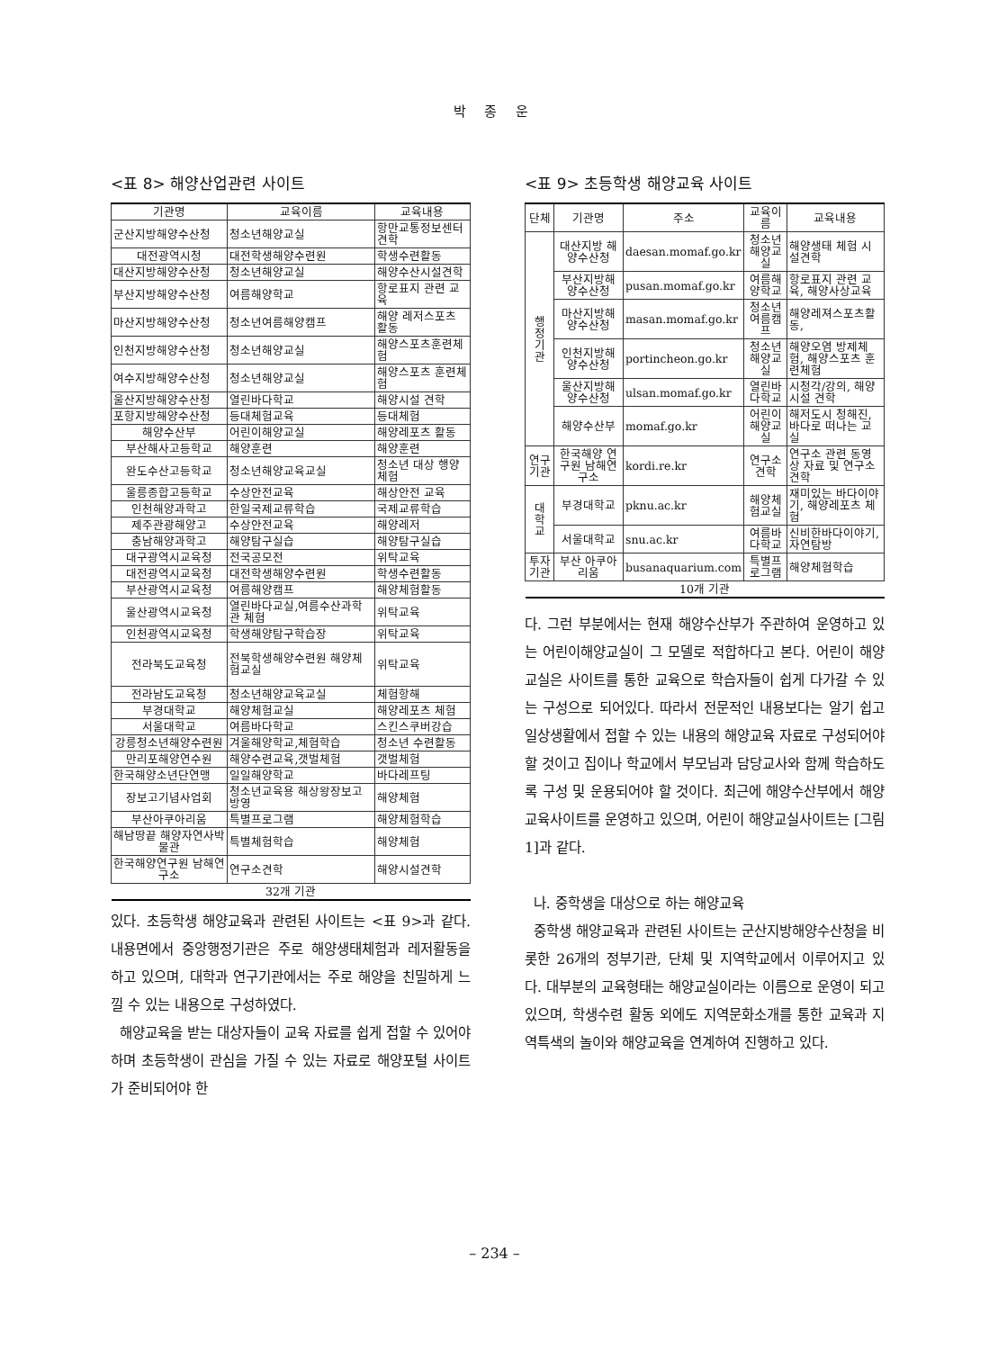박 종 운
<표 8> 해양산업관련 사이트
| 기관명 | 교육이름 | 교육내용 |
| --- | --- | --- |
| 군산지방해양수산청 | 청소년해양교실 | 항만교통정보센터견학 |
| 대전광역시청 | 대전학생해양수련원 | 학생수련활동 |
| 대산지방해양수산청 | 청소년해양교실 | 해양수산시설견학 |
| 부산지방해양수산청 | 여름해양학교 | 항로표지 관련 교육 |
| 마산지방해양수산청 | 청소년여름해양캠프 | 해양 레저스포츠 활동 |
| 인천지방해양수산청 | 청소년해양교실 | 해양스포츠훈련체험 |
| 여수지방해양수산청 | 청소년해양교실 | 해양스포츠 훈련체험 |
| 울산지방해양수산청 | 열린바다학교 | 해양시설 견학 |
| 포항지방해양수산청 | 등대체험교육 | 등대체험 |
| 해양수산부 | 어린이해양교실 | 해양레포츠 활동 |
| 부산해사고등학교 | 해양훈련 | 해양훈련 |
| 완도수산고등학교 | 청소년해양교육교실 | 청소년 대상 행양체험 |
| 울릉종합고등학교 | 수상안전교육 | 해상안전 교육 |
| 인천해양과학고 | 한일국제교류학습 | 국제교류학습 |
| 제주관광해양고 | 수상안전교육 | 해양레저 |
| 충남해양과학고 | 해양탐구실습 | 해양탐구실습 |
| 대구광역시교육청 | 전국공모전 | 위탁교육 |
| 대전광역시교육청 | 대전학생해양수련원 | 학생수련활동 |
| 부산광역시교육청 | 여름해양캠프 | 해양체험활동 |
| 울산광역시교육청 | 열린바다교실,여름수산과학관 체험 | 위탁교육 |
| 인천광역시교육청 | 학생해양탐구학습장 | 위탁교육 |
| 전라북도교육청 | 전북학생해양수련원 해양체험교실 | 위탁교육 |
| 전라남도교육청 | 청소년해양교육교실 | 체험항해 |
| 부경대학교 | 해양체험교실 | 해양레포츠 체험 |
| 서울대학교 | 여름바다학교 | 스킨스쿠버강습 |
| 강릉청소년해양수련원 | 겨울해양학교,체험학습 | 청소년 수련활동 |
| 만리포해양연수원 | 해양수련교육,갯벌체험 | 갯벌체험 |
| 한국해양소년단연맹 | 일일해양학교 | 바다레프팅 |
| 장보고기념사업회 | 청소년교육용 해상왕장보고 방영 | 해양체험 |
| 부산아쿠아리움 | 특별프로그램 | 해양체험학습 |
| 해남땅끝 해양자연사박물관 | 특별체험학습 | 해양체험 |
| 한국해양연구원 남해연구소 | 연구소견학 | 해양시설견학 |
| 32개 기관 | | |
있다. 초등학생 해양교육과 관련된 사이트는 <표 9>과 같다. 내용면에서 중앙행정기관은 주로 해양생태체험과 레저활동을 하고 있으며, 대학과 연구기관에서는 주로 해양을 친밀하게 느낄 수 있는 내용으로 구성하였다.
해양교육을 받는 대상자들이 교육 자료를 쉽게 접할 수 있어야 하며 초등학생이 관심을 가질 수 있는 자료로 해양포털 사이트가 준비되어야 한
<표 9> 초등학생 해양교육 사이트
| 단체 | 기관명 | 주소 | 교육이름 | 교육내용 |
| --- | --- | --- | --- | --- |
| 행 정 기 관 | 대산지방 해양수산청 | daesan.momaf.go.kr | 청소년해양교실 | 해양생태 체험 시설견학 |
| | 부산지방해양수산청 | pusan.momaf.go.kr | 여름해양학교 | 항로표지 관련 교육, 해양사상교육 |
| | 마산지방해양수산청 | masan.momaf.go.kr | 청소년여름캠프 | 해양레져스포츠활동, |
| | 인천지방해양수산청 | portincheon.go.kr | 청소년해양교실 | 해양오염 방제체험, 해양스포츠 훈련체험 |
| | 울산지방해양수산청 | ulsan.momaf.go.kr | 열린바다학교 | 시청각/강의, 해양시설 견학 |
| | 해양수산부 | momaf.go.kr | 어린이해양교실 | 해저도시 청해진, 바다로 떠나는 교실 |
| 연구기관 | 한국해양 연구원 남해연구소 | kordi.re.kr | 연구소견학 | 연구소 관련 동영상 자료 및 연구소 견학 |
| 대 학 교 | 부경대학교 | pknu.ac.kr | 해양체험교실 | 재미있는 바다이야기, 해양레포츠 체험 |
| | 서울대학교 | snu.ac.kr | 여름바다학교 | 신비한바다이야기, 자연탐방 |
| 투자기관 | 부산 아쿠아리움 | busanaquarium.com | 특별프로그램 | 해양체험학습 |
| 10개 기관 | | | | |
다. 그런 부분에서는 현재 해양수산부가 주관하여 운영하고 있는 어린이해양교실이 그 모델로 적합하다고 본다. 어린이 해양교실은 사이트를 통한 교육으로 학습자들이 쉽게 다가갈 수 있는 구성으로 되어있다. 따라서 전문적인 내용보다는 알기 쉽고 일상생활에서 접할 수 있는 내용의 해양교육 자료로 구성되어야 할 것이고 집이나 학교에서 부모님과 담당교사와 함께 학습하도록 구성 및 운용되어야 할 것이다. 최근에 해양수산부에서 해양교육사이트를 운영하고 있으며, 어린이 해양교실사이트는 [그림 1]과 같다.
나. 중학생을 대상으로 하는 해양교육
중학생 해양교육과 관련된 사이트는 군산지방해양수산청을 비롯한 26개의 정부기관, 단체 및 지역학교에서 이루어지고 있다. 대부분의 교육형태는 해양교실이라는 이름으로 운영이 되고 있으며, 학생수련 활동 외에도 지역문화소개를 통한 교육과 지역특색의 놀이와 해양교육을 연계하여 진행하고 있다.
– 234 –